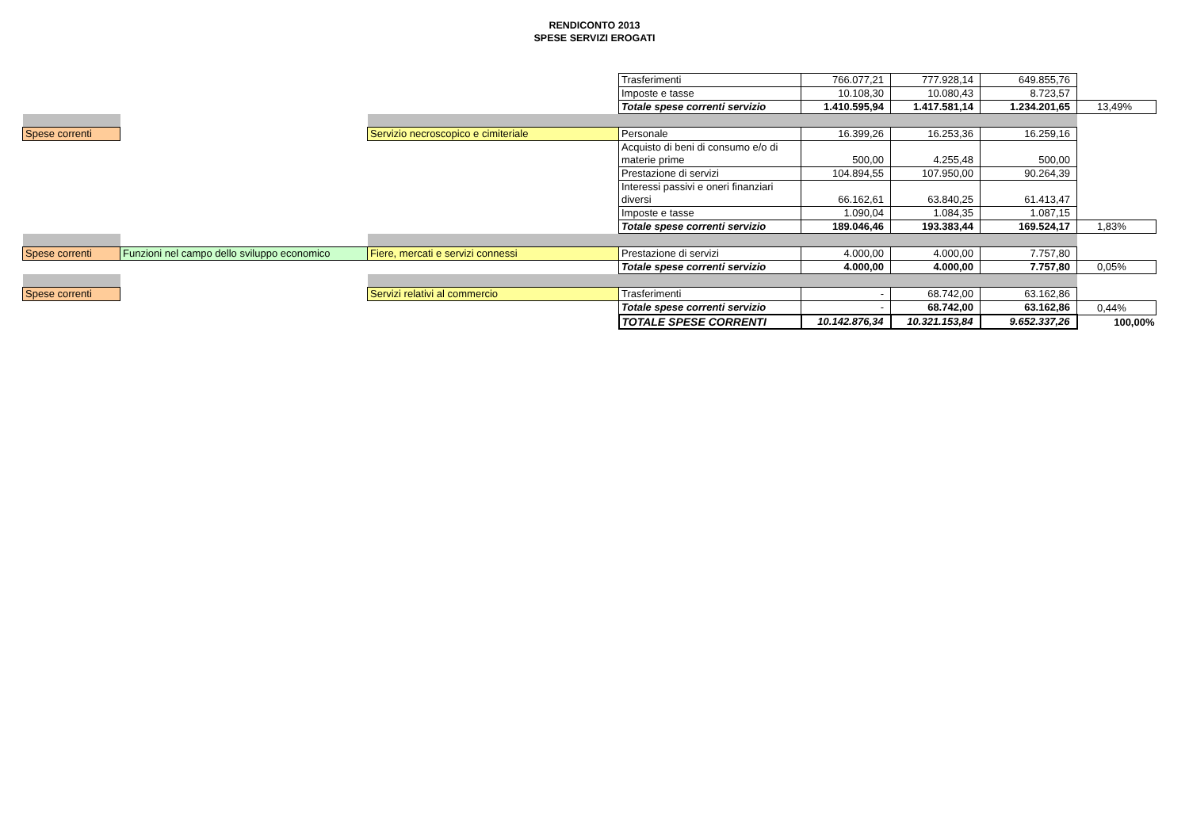RENDICONTO 2013
SPESE SERVIZI EROGATI
| | | | Trasferimenti | 766.077,21 | 777.928,14 | 649.855,76 | |
| | | | Imposte e tasse | 10.108,30 | 10.080,43 | 8.723,57 | |
| | | | Totale spese correnti servizio | 1.410.595,94 | 1.417.581,14 | 1.234.201,65 | 13,49% |
| Spese correnti | | Servizio necroscopico e cimiteriale | Personale | 16.399,26 | 16.253,36 | 16.259,16 | |
| | | | Acquisto di beni di consumo e/o di materie prime | 500,00 | 4.255,48 | 500,00 | |
| | | | Prestazione di servizi | 104.894,55 | 107.950,00 | 90.264,39 | |
| | | | Interessi passivi e oneri finanziari diversi | 66.162,61 | 63.840,25 | 61.413,47 | |
| | | | Imposte e tasse | 1.090,04 | 1.084,35 | 1.087,15 | |
| | | | Totale spese correnti servizio | 189.046,46 | 193.383,44 | 169.524,17 | 1,83% |
| Spese correnti | Funzioni nel campo dello sviluppo economico | Fiere, mercati e servizi connessi | Prestazione di servizi | 4.000,00 | 4.000,00 | 7.757,80 | |
| | | | Totale spese correnti servizio | 4.000,00 | 4.000,00 | 7.757,80 | 0,05% |
| Spese correnti | | Servizi relativi al commercio | Trasferimenti | - | 68.742,00 | 63.162,86 | |
| | | | Totale spese correnti servizio | - | 68.742,00 | 63.162,86 | 0,44% |
| | | | TOTALE SPESE CORRENTI | 10.142.876,34 | 10.321.153,84 | 9.652.337,26 | 100,00% |